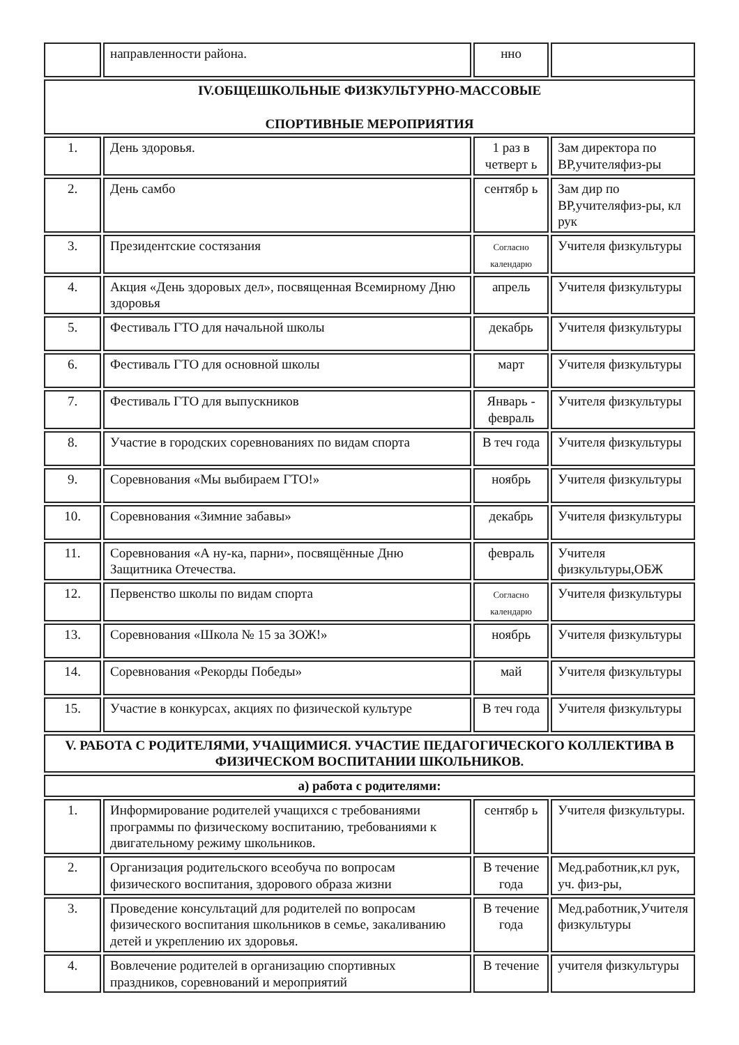| | направленности района. | нно | |
| IV.ОБЩЕШКОЛЬНЫЕ ФИЗКУЛЬТУРНО-МАССОВЫЕ СПОРТИВНЫЕ МЕРОПРИЯТИЯ | | | |
| 1. | День здоровья. | 1 раз в четверт ь | Зам директора по ВР,учителяфиз-ры |
| 2. | День самбо | сентябр ь | Зам дир по ВР,учителяфиз-ры, кл рук |
| 3. | Президентские состязания | Согласно календарю | Учителя физкультуры |
| 4. | Акция «День здоровых дел», посвященная Всемирному Дню здоровья | апрель | Учителя физкультуры |
| 5. | Фестиваль ГТО для начальной школы | декабрь | Учителя физкультуры |
| 6. | Фестиваль ГТО для основной школы | март | Учителя физкультуры |
| 7. | Фестиваль ГТО для выпускников | Январь - февраль | Учителя физкультуры |
| 8. | Участие в городских соревнованиях по видам спорта | В теч года | Учителя физкультуры |
| 9. | Соревнования «Мы выбираем ГТО!» | ноябрь | Учителя физкультуры |
| 10. | Соревнования «Зимние забавы» | декабрь | Учителя физкультуры |
| 11. | Соревнования «А ну-ка, парни», посвящённые Дню Защитника Отечества. | февраль | Учителя физкультуры,ОБЖ |
| 12. | Первенство школы по видам спорта | Согласно календарю | Учителя физкультуры |
| 13. | Соревнования «Школа № 15 за ЗОЖ!» | ноябрь | Учителя физкультуры |
| 14. | Соревнования «Рекорды Победы» | май | Учителя физкультуры |
| 15. | Участие в конкурсах, акциях по физической культуре | В теч года | Учителя физкультуры |
| V. РАБОТА С РОДИТЕЛЯМИ, УЧАЩИМИСЯ. УЧАСТИЕ ПЕДАГОГИЧЕСКОГО КОЛЛЕКТИВА В ФИЗИЧЕСКОМ ВОСПИТАНИИ ШКОЛЬНИКОВ. | | | |
| а) работа с родителями: | | | |
| 1. | Информирование родителей учащихся с требованиями программы по физическому воспитанию, требованиями к двигательному режиму школьников. | сентябр ь | Учителя физкультуры. |
| 2. | Организация родительского всеобуча по вопросам физического воспитания, здорового образа жизни | В течение года | Мед.работник,кл рук, уч. физ-ры, |
| 3. | Проведение консультаций для родителей по вопросам физического воспитания школьников в семье, закаливанию детей и укреплению их здоровья. | В течение года | Мед.работник,Учителя физкультуры |
| 4. | Вовлечение родителей в организацию спортивных праздников, соревнований и мероприятий | В течение | учителя физкультуры |